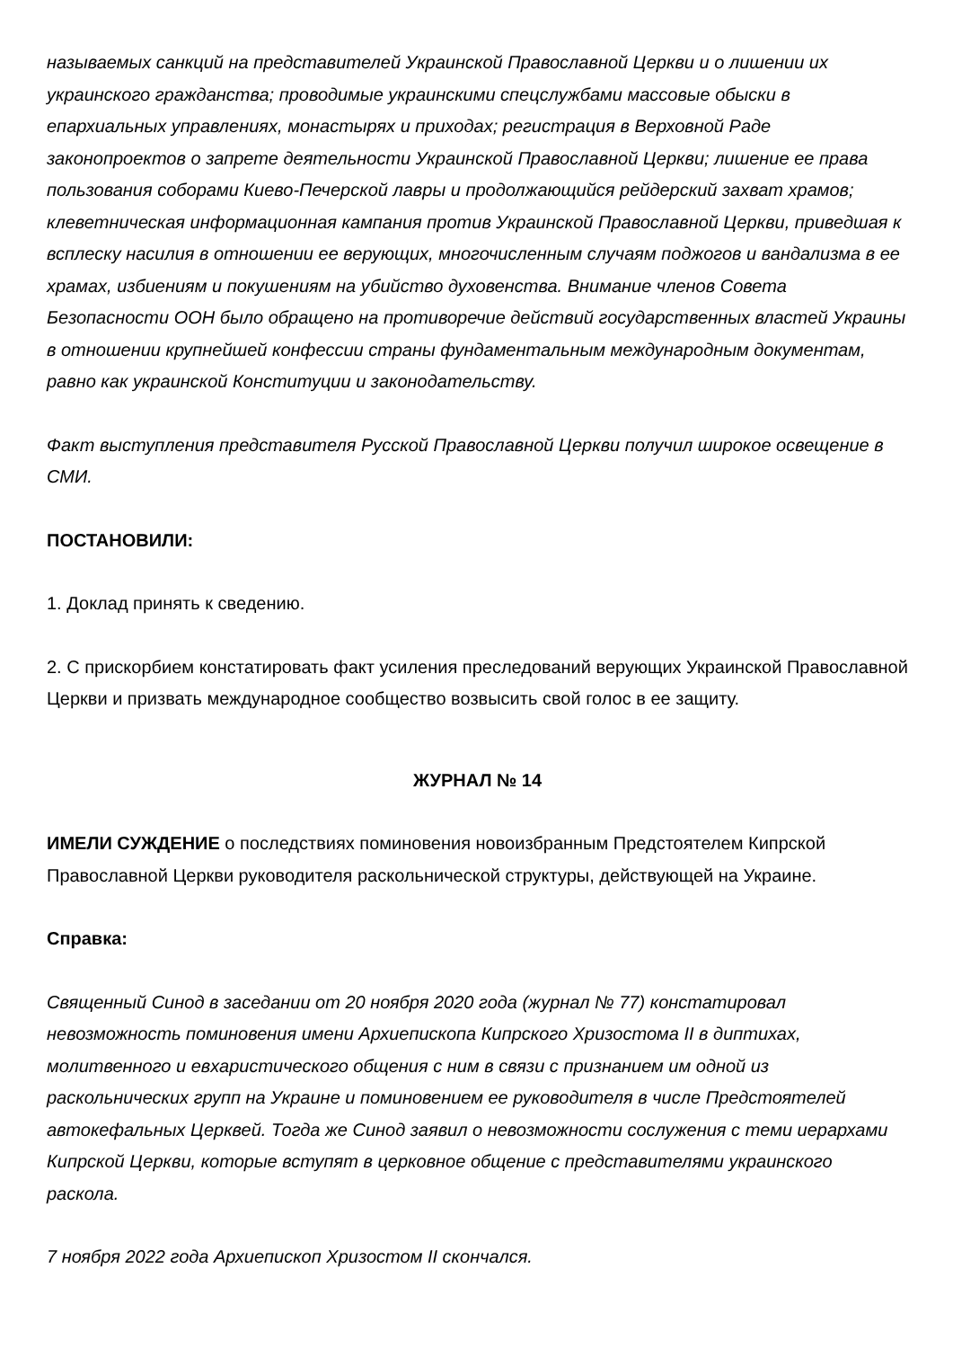называемых санкций на представителей Украинской Православной Церкви и о лишении их украинского гражданства; проводимые украинскими спецслужбами массовые обыски в епархиальных управлениях, монастырях и приходах; регистрация в Верховной Раде законопроектов о запрете деятельности Украинской Православной Церкви; лишение ее права пользования соборами Киево-Печерской лавры и продолжающийся рейдерский захват храмов; клеветническая информационная кампания против Украинской Православной Церкви, приведшая к всплеску насилия в отношении ее верующих, многочисленным случаям поджогов и вандализма в ее храмах, избиениям и покушениям на убийство духовенства. Внимание членов Совета Безопасности ООН было обращено на противоречие действий государственных властей Украины в отношении крупнейшей конфессии страны фундаментальным международным документам, равно как украинской Конституции и законодательству.
Факт выступления представителя Русской Православной Церкви получил широкое освещение в СМИ.
ПОСТАНОВИЛИ:
1. Доклад принять к сведению.
2. С прискорбием констатировать факт усиления преследований верующих Украинской Православной Церкви и призвать международное сообщество возвысить свой голос в ее защиту.
ЖУРНАЛ № 14
ИМЕЛИ СУЖДЕНИЕ о последствиях поминовения новоизбранным Предстоятелем Кипрской Православной Церкви руководителя раскольнической структуры, действующей на Украине.
Справка:
Священный Синод в заседании от 20 ноября 2020 года (журнал № 77) констатировал невозможность поминовения имени Архиепископа Кипрского Хризостома II в диптихах, молитвенного и евхаристического общения с ним в связи с признанием им одной из раскольнических групп на Украине и поминовением ее руководителя в числе Предстоятелей автокефальных Церквей. Тогда же Синод заявил о невозможности сослужения с теми иерархами Кипрской Церкви, которые вступят в церковное общение с представителями украинского раскола.
7 ноября 2022 года Архиепископ Хризостом II скончался.